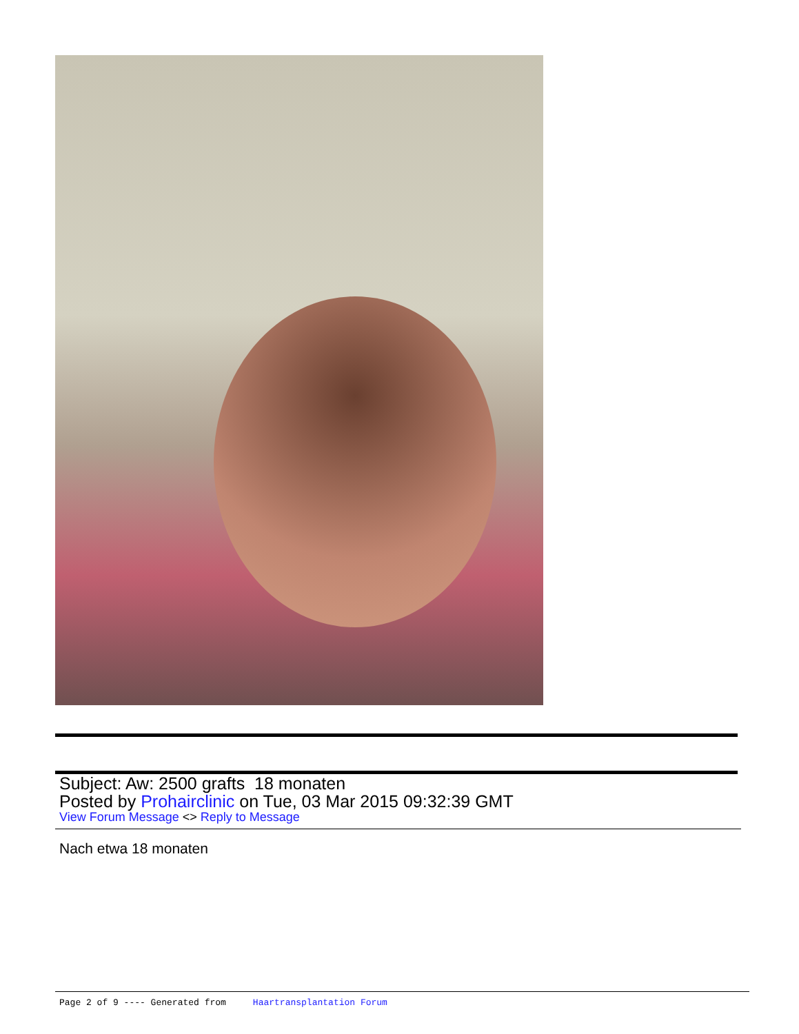Subject: Aw: 2500 grafts 18 monaten
Posted by Prohairclinic on Tue, 03 Mar 2015 09:32:39 GMT
View Forum Message <> Reply to Message
Nach etwa 18 monaten
Page 2 of 9 ---- Generated from Haartransplantation Forum